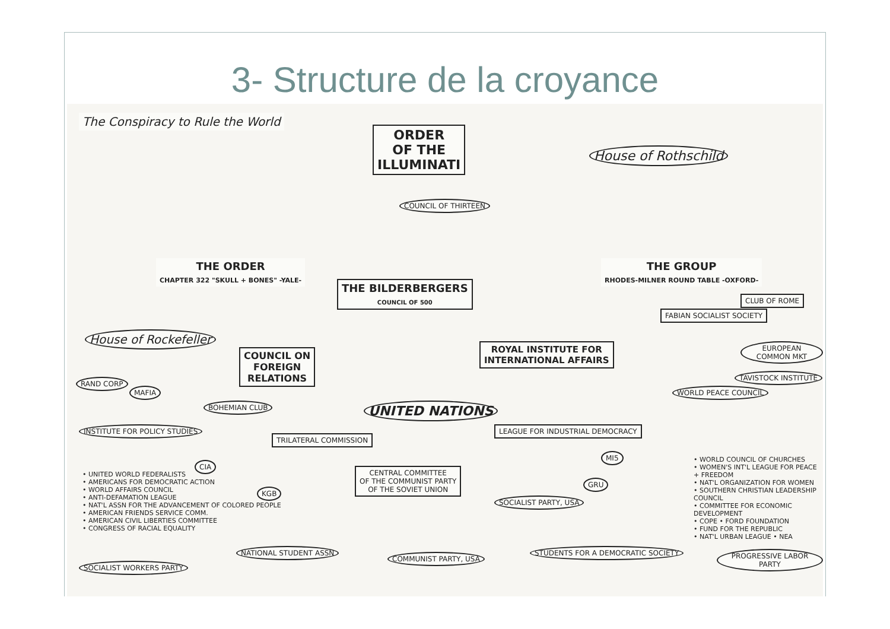3- Structure de la croyance
The Conspiracy to Rule the World
ORDER
OF THE
ILLUMINATI
House of Rothschild
COUNCIL OF THIRTEEN
THE ORDER
CHAPTER 322 "SKULL + BONES" -YALE-
THE GROUP
RHODES-MILNER ROUND TABLE -OXFORD-
THE BILDERBERGERS
COUNCIL OF 500
House of Rockefeller
COUNCIL ON
FOREIGN
RELATIONS
ROYAL INSTITUTE FOR
INTERNATIONAL AFFAIRS
UNITED NATIONS
FABIAN SOCIALIST SOCIETY
CLUB OF ROME
EUROPEAN COMMON MKT
TAVISTOCK INSTITUTE
WORLD PEACE COUNCIL
LEAGUE FOR INDUSTRIAL DEMOCRACY
CENTRAL COMMITTEE
OF THE COMMUNIST PARTY
OF THE SOVIET UNION
INSTITUTE FOR POLICY STUDIES
TRILATERAL COMMISSION
BOHEMIAN CLUB
MAFIA
RAND CORP
CIA
KGB
GRU
MI5
COMMUNIST PARTY, USA
NATIONAL STUDENT ASSN
STUDENTS FOR A DEMOCRATIC SOCIETY
PROGRESSIVE LABOR PARTY
SOCIALIST WORKERS PARTY
SOCIALIST PARTY, USA
• UNITED WORLD FEDERALISTS
• AMERICANS FOR DEMOCRATIC ACTION
• WORLD AFFAIRS COUNCIL
• ANTI-DEFAMATION LEAGUE
• NAT'L ASSN FOR THE ADVANCEMENT OF COLORED PEOPLE
• AMERICAN FRIENDS SERVICE COMM.
• AMERICAN CIVIL LIBERTIES COMMITTEE
• CONGRESS OF RACIAL EQUALITY
• WORLD COUNCIL OF CHURCHES
• WOMEN'S INT'L LEAGUE FOR PEACE + FREEDOM
• NAT'L ORGANIZATION FOR WOMEN
• SOUTHERN CHRISTIAN LEADERSHIP COUNCIL
• COMMITTEE FOR ECONOMIC DEVELOPMENT
• COPE • FORD FOUNDATION
• FUND FOR THE REPUBLIC
• NAT'L URBAN LEAGUE • NEA